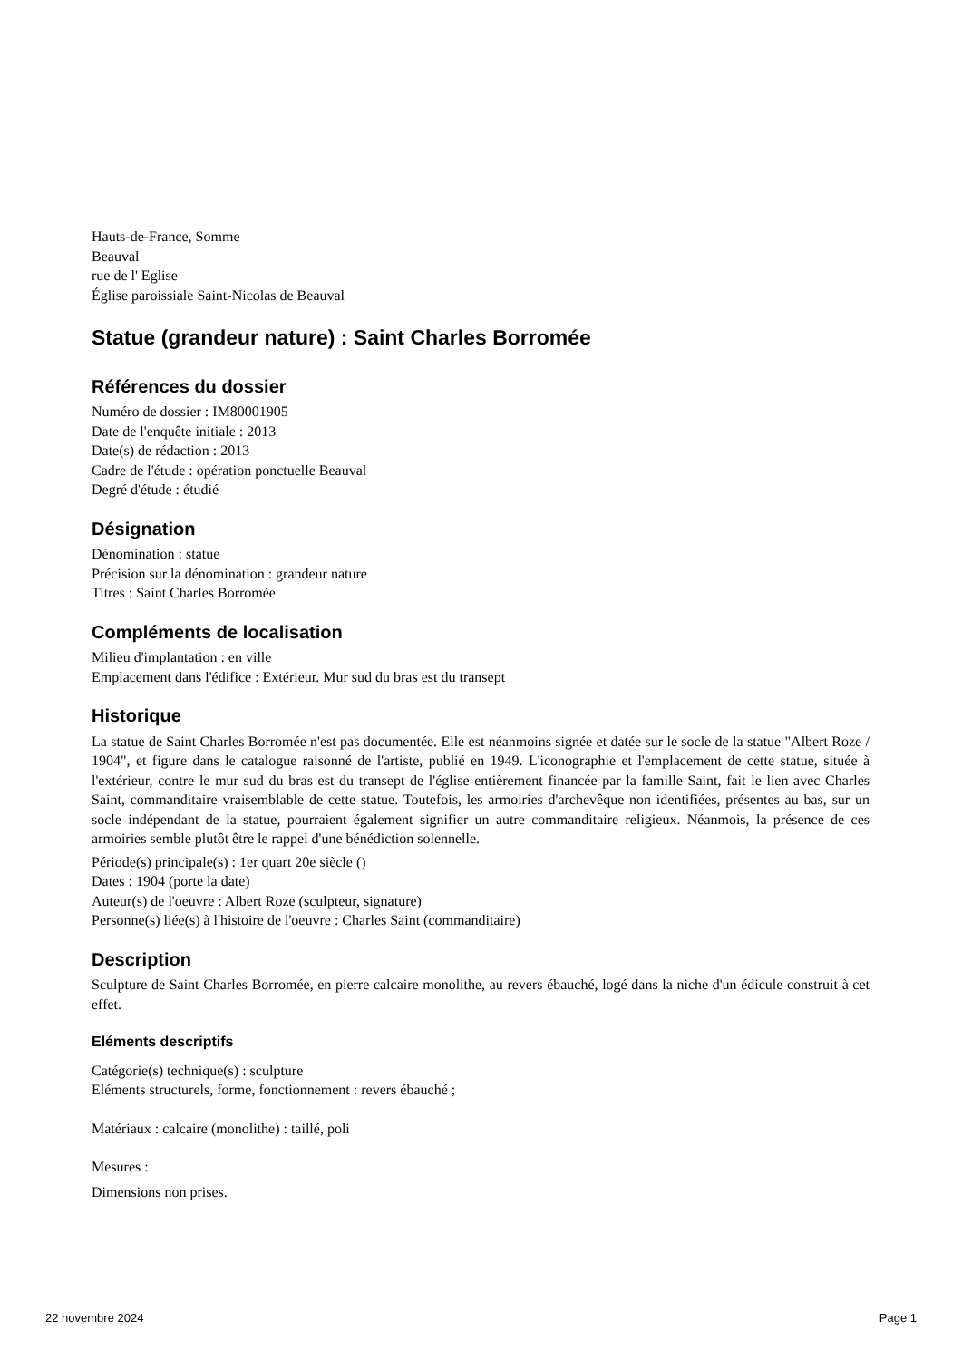Hauts-de-France, Somme
Beauval
rue de l' Eglise
Église paroissiale Saint-Nicolas de Beauval
Statue (grandeur nature) : Saint Charles Borromée
Références du dossier
Numéro de dossier : IM80001905
Date de l'enquête initiale : 2013
Date(s) de rédaction : 2013
Cadre de l'étude : opération ponctuelle Beauval
Degré d'étude : étudié
Désignation
Dénomination : statue
Précision sur la dénomination : grandeur nature
Titres : Saint Charles Borromée
Compléments de localisation
Milieu d'implantation : en ville
Emplacement dans l'édifice : Extérieur. Mur sud du bras est du transept
Historique
La statue de Saint Charles Borromée n'est pas documentée. Elle est néanmoins signée et datée sur le socle de la statue "Albert Roze / 1904", et figure dans le catalogue raisonné de l'artiste, publié en 1949. L'iconographie et l'emplacement de cette statue, située à l'extérieur, contre le mur sud du bras est du transept de l'église entièrement financée par la famille Saint, fait le lien avec Charles Saint, commanditaire vraisemblable de cette statue. Toutefois, les armoiries d'archevêque non identifiées, présentes au bas, sur un socle indépendant de la statue, pourraient également signifier un autre commanditaire religieux. Néanmois, la présence de ces armoiries semble plutôt être le rappel d'une bénédiction solennelle.
Période(s) principale(s) : 1er quart 20e siècle ()
Dates : 1904 (porte la date)
Auteur(s) de l'oeuvre : Albert Roze (sculpteur, signature)
Personne(s) liée(s) à l'histoire de l'oeuvre : Charles Saint (commanditaire)
Description
Sculpture de Saint Charles Borromée, en pierre calcaire monolithe, au revers ébauché, logé dans la niche d'un édicule construit à cet effet.
Eléments descriptifs
Catégorie(s) technique(s) : sculpture
Eléments structurels, forme, fonctionnement : revers ébauché ;
Matériaux : calcaire (monolithe) : taillé, poli
Mesures :
Dimensions non prises.
22 novembre 2024 Page 1